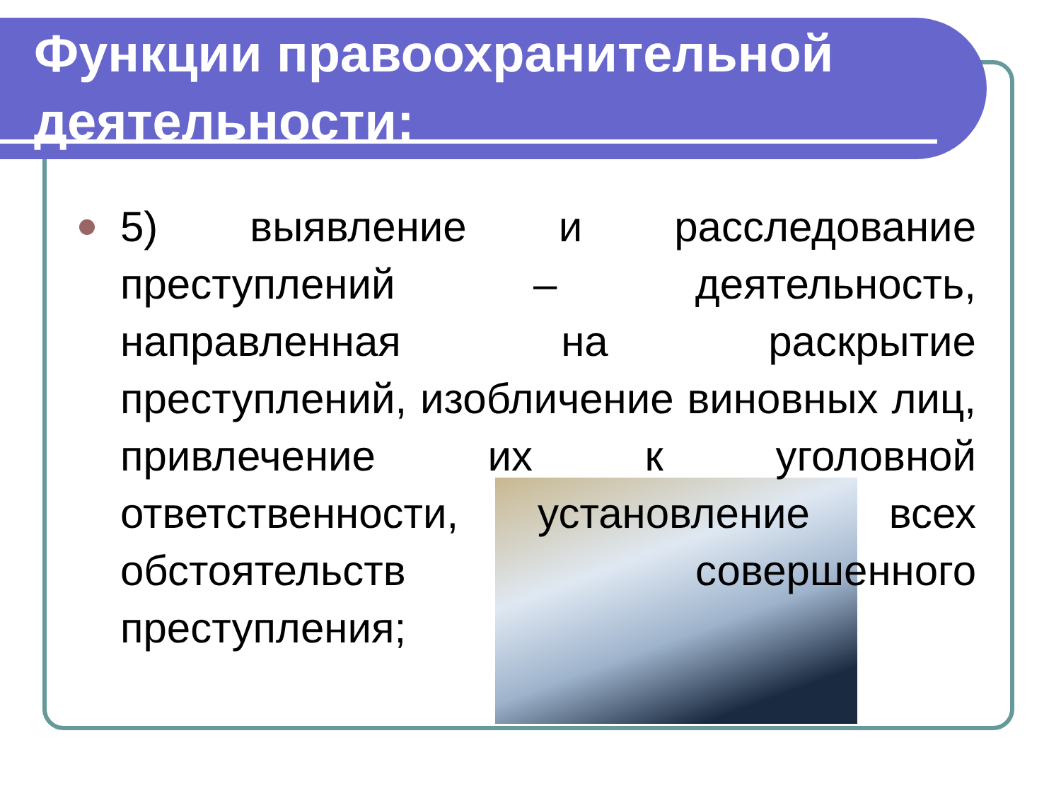Функции правоохранительной деятельности:
5) выявление и расследование преступлений – деятельность, направленная на раскрытие преступлений, изобличение виновных лиц, привлечение их к уголовной ответственности, установление всех обстоятельств совершенного преступления;